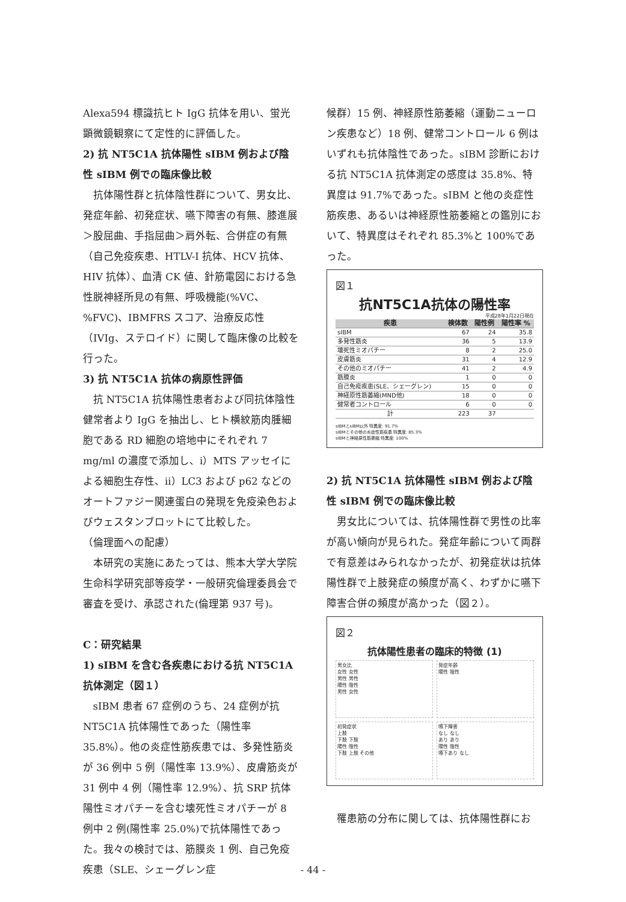Alexa594 標識抗ヒト IgG 抗体を用い、蛍光顕微鏡観察にて定性的に評価した。
2) 抗 NT5C1A 抗体陽性 sIBM 例および陰性 sIBM 例での臨床像比較
抗体陽性群と抗体陰性群について、男女比、発症年齢、初発症状、嚥下障害の有無、膝進展＞股屈曲、手指屈曲＞肩外転、合併症の有無（自己免疫疾患、HTLV-I 抗体、HCV 抗体、HIV 抗体）、血清 CK 値、針筋電図における急性脱神経所見の有無、呼吸機能(%VC、%FVC)、IBMFRS スコア、治療反応性（IVIg、ステロイド）に関して臨床像の比較を行った。
3) 抗 NT5C1A 抗体の病原性評価
抗 NT5C1A 抗体陽性患者および同抗体陰性健常者より IgG を抽出し、ヒト横紋筋肉腫細胞である RD 細胞の培地中にそれぞれ 7 mg/ml の濃度で添加し、ⅰ）MTS アッセイによる細胞生存性、ⅱ）LC3 および p62 などのオートファジー関連蛋白の発現を免疫染色およびウェスタンブロットにて比較した。
（倫理面への配慮）
本研究の実施にあたっては、熊本大学大学院生命科学研究部等疫学・一般研究倫理委員会で審査を受け、承認された(倫理第 937 号)。
C：研究結果
1) sIBM を含む各疾患における抗 NT5C1A 抗体測定（図１）
sIBM 患者 67 症例のうち、24 症例が抗 NT5C1A 抗体陽性であった（陽性率 35.8%）。他の炎症性筋疾患では、多発性筋炎が 36 例中 5 例（陽性率 13.9%）、皮膚筋炎が 31 例中 4 例（陽性率 12.9%）、抗 SRP 抗体陽性ミオパチーを含む壊死性ミオパチーが 8 例中 2 例(陽性率 25.0%)で抗体陽性であった。我々の検討では、筋膜炎 1 例、自己免疫疾患（SLE、シェーグレン症
候群）15 例、神経原性筋萎縮（運動ニューロン疾患など）18 例、健常コントロール 6 例はいずれも抗体陰性であった。sIBM 診断における抗 NT5C1A 抗体測定の感度は 35.8%、特異度は 91.7%であった。sIBM と他の炎症性筋疾患、あるいは神経原性筋萎縮との鑑別において、特異度はそれぞれ 85.3%と 100%であった。
図１
抗NT5C1A抗体の陽性率
平成28年1月22日現在
| 疾患 | 検体数 | 陽性例 | 陽性率 % |
| --- | --- | --- | --- |
| sIBM | 67 | 24 | 35.8 |
| 多発性筋炎 | 36 | 5 | 13.9 |
| 壊死性ミオパチー | 8 | 2 | 25.0 |
| 皮膚筋炎 | 31 | 4 | 12.9 |
| その他のミオパチー | 41 | 2 | 4.9 |
| 筋膜炎 | 1 | 0 | 0 |
| 自己免疫疾患(SLE、シェーグレン) | 15 | 0 | 0 |
| 神経原性筋萎縮(MND他) | 18 | 0 | 0 |
| 健常者コントロール | 6 | 0 | 0 |
| 計 | 223 | 37 | |
sIBMとsIBM以外 特異度: 91.7%
sIBMとその他の炎症性筋疾患 特異度: 85.3%
sIBMと神経原性筋萎縮 特異度: 100%
2) 抗 NT5C1A 抗体陽性 sIBM 例および陰性 sIBM 例での臨床像比較
男女比については、抗体陽性群で男性の比率が高い傾向が見られた。発症年齢について両群で有意差はみられなかったが、初発症状は抗体陽性群で上肢発症の頻度が高く、わずかに嚥下障害合併の頻度が高かった（図２）。
図２
抗体陽性患者の臨床的特徴 (1)
男女比
女性 女性
男性 男性
陽性 陰性
男性 女性
発症年齢
陽性 陰性
初発症状
上肢
下肢 下肢
陽性 陰性
下肢 上肢 その他
嚥下障害
なし なし
あり あり
陽性 陰性
嚥下あり なし
罹患筋の分布に関しては、抗体陽性群にお
- 44 -